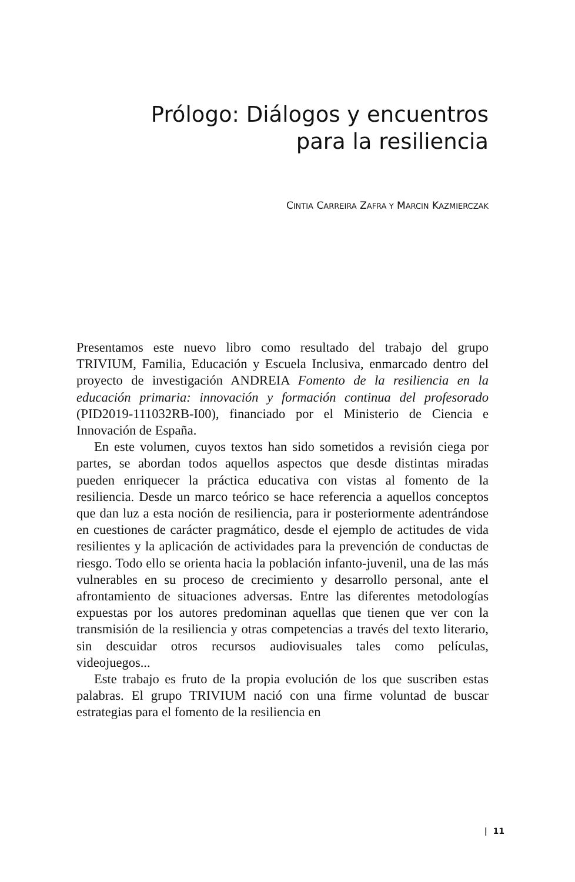Prólogo: Diálogos y encuentros
para la resiliencia
CINTIA CARREIRA ZAFRA Y MARCIN KAZMIERCZAK
Presentamos este nuevo libro como resultado del trabajo del grupo TRIVIUM, Familia, Educación y Escuela Inclusiva, enmarcado dentro del proyecto de investigación ANDREIA Fomento de la resiliencia en la educación primaria: innovación y formación continua del profesorado (PID2019-111032RB-I00), financiado por el Ministerio de Ciencia e Innovación de España.
En este volumen, cuyos textos han sido sometidos a revisión ciega por partes, se abordan todos aquellos aspectos que desde distintas miradas pueden enriquecer la práctica educativa con vistas al fomento de la resiliencia. Desde un marco teórico se hace referencia a aquellos conceptos que dan luz a esta noción de resiliencia, para ir posteriormente adentrándose en cuestiones de carácter pragmático, desde el ejemplo de actitudes de vida resilientes y la aplicación de actividades para la prevención de conductas de riesgo. Todo ello se orienta hacia la población infanto-juvenil, una de las más vulnerables en su proceso de crecimiento y desarrollo personal, ante el afrontamiento de situaciones adversas. Entre las diferentes metodologías expuestas por los autores predominan aquellas que tienen que ver con la transmisión de la resiliencia y otras competencias a través del texto literario, sin descuidar otros recursos audiovisuales tales como películas, videojuegos...
Este trabajo es fruto de la propia evolución de los que suscriben estas palabras. El grupo TRIVIUM nació con una firme voluntad de buscar estrategias para el fomento de la resiliencia en
| 11